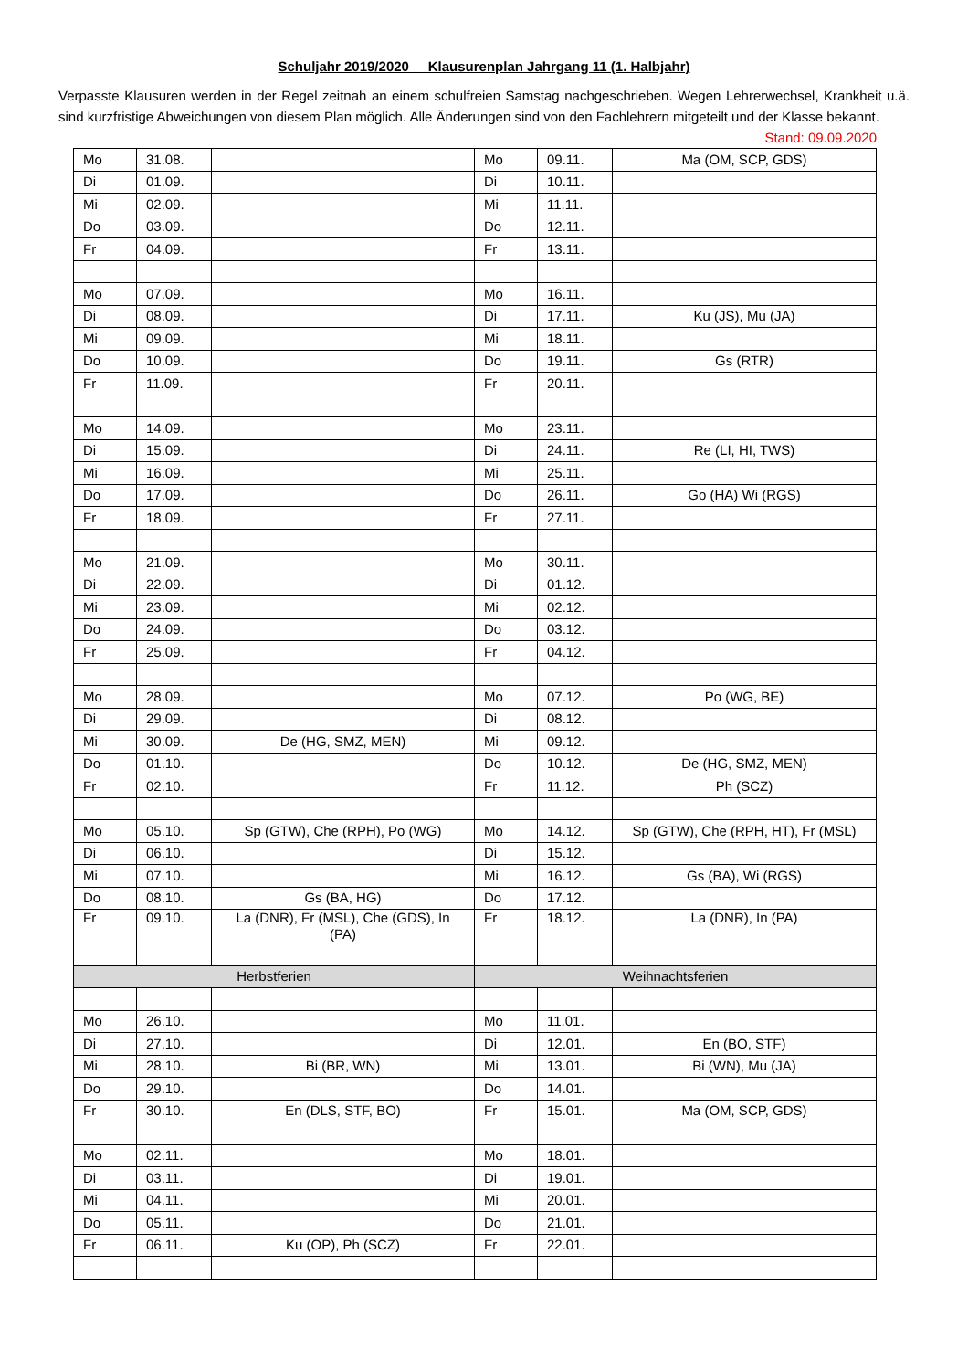Schuljahr 2019/2020 Klausurenplan Jahrgang 11 (1. Halbjahr)
Verpasste Klausuren werden in der Regel zeitnah an einem schulfreien Samstag nachgeschrieben. Wegen Lehrerwechsel, Krankheit u.ä. sind kurzfristige Abweichungen von diesem Plan möglich. Alle Änderungen sind von den Fachlehrern mitgeteilt und der Klasse bekannt. Stand: 09.09.2020
| Mo | 31.08. | | Mo | 09.11. | Ma (OM, SCP, GDS) |
| Di | 01.09. | | Di | 10.11. | |
| Mi | 02.09. | | Mi | 11.11. | |
| Do | 03.09. | | Do | 12.11. | |
| Fr | 04.09. | | Fr | 13.11. | |
| Mo | 07.09. | | Mo | 16.11. | |
| Di | 08.09. | | Di | 17.11. | Ku (JS), Mu (JA) |
| Mi | 09.09. | | Mi | 18.11. | |
| Do | 10.09. | | Do | 19.11. | Gs (RTR) |
| Fr | 11.09. | | Fr | 20.11. | |
| Mo | 14.09. | | Mo | 23.11. | |
| Di | 15.09. | | Di | 24.11. | Re (LI, HI, TWS) |
| Mi | 16.09. | | Mi | 25.11. | |
| Do | 17.09. | | Do | 26.11. | Go (HA) Wi (RGS) |
| Fr | 18.09. | | Fr | 27.11. | |
| Mo | 21.09. | | Mo | 30.11. | |
| Di | 22.09. | | Di | 01.12. | |
| Mi | 23.09. | | Mi | 02.12. | |
| Do | 24.09. | | Do | 03.12. | |
| Fr | 25.09. | | Fr | 04.12. | |
| Mo | 28.09. | | Mo | 07.12. | Po (WG, BE) |
| Di | 29.09. | | Di | 08.12. | |
| Mi | 30.09. | De (HG, SMZ, MEN) | Mi | 09.12. | |
| Do | 01.10. | | Do | 10.12. | De (HG, SMZ, MEN) |
| Fr | 02.10. | | Fr | 11.12. | Ph (SCZ) |
| Mo | 05.10. | Sp (GTW), Che (RPH), Po (WG) | Mo | 14.12. | Sp (GTW), Che (RPH, HT), Fr (MSL) |
| Di | 06.10. | | Di | 15.12. | |
| Mi | 07.10. | | Mi | 16.12. | Gs (BA), Wi (RGS) |
| Do | 08.10. | Gs (BA, HG) | Do | 17.12. | |
| Fr | 09.10. | La (DNR), Fr (MSL), Che (GDS), In (PA) | Fr | 18.12. | La (DNR), In (PA) |
| Herbstferien | | | Weihnachtsferien | | |
| Mo | 26.10. | | Mo | 11.01. | |
| Di | 27.10. | | Di | 12.01. | En (BO, STF) |
| Mi | 28.10. | Bi (BR, WN) | Mi | 13.01. | Bi (WN), Mu (JA) |
| Do | 29.10. | | Do | 14.01. | |
| Fr | 30.10. | En (DLS, STF, BO) | Fr | 15.01. | Ma (OM, SCP, GDS) |
| Mo | 02.11. | | Mo | 18.01. | |
| Di | 03.11. | | Di | 19.01. | |
| Mi | 04.11. | | Mi | 20.01. | |
| Do | 05.11. | | Do | 21.01. | |
| Fr | 06.11. | Ku (OP), Ph (SCZ) | Fr | 22.01. | |